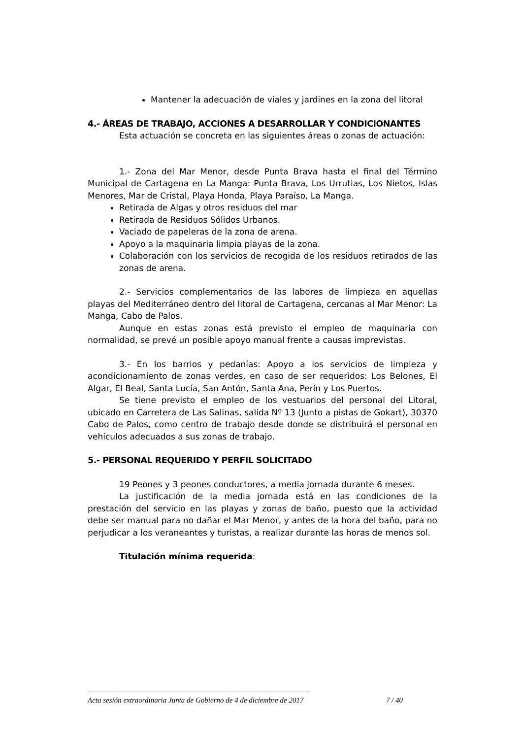Mantener la adecuación de viales y jardines en la zona del litoral
4.- ÁREAS DE TRABAJO, ACCIONES A DESARROLLAR Y CONDICIONANTES
Esta actuación se concreta en las siguientes áreas o zonas de actuación:
1.- Zona del Mar Menor, desde Punta Brava hasta el final del Término Municipal de Cartagena en La Manga: Punta Brava, Los Urrutias, Los Nietos, Islas Menores, Mar de Cristal, Playa Honda, Playa Paraíso, La Manga.
Retirada de Algas y otros residuos del mar
Retirada de Residuos Sólidos Urbanos.
Vaciado de papeleras de la zona de arena.
Apoyo a la maquinaria limpia playas de la zona.
Colaboración con los servicios de recogida de los residuos retirados de las zonas de arena.
2.- Servicios complementarios de las labores de limpieza en aquellas playas del Mediterráneo dentro del litoral de Cartagena, cercanas al Mar Menor: La Manga, Cabo de Palos.
Aunque en estas zonas está previsto el empleo de maquinaria con normalidad, se prevé un posible apoyo manual frente a causas imprevistas.
3.- En los barrios y pedanías: Apoyo a los servicios de limpieza y acondicionamiento de zonas verdes, en caso de ser requeridos: Los Belones, El Algar, El Beal, Santa Lucía, San Antón, Santa Ana, Perín y Los Puertos.
Se tiene previsto el empleo de los vestuarios del personal del Litoral, ubicado en Carretera de Las Salinas, salida Nº 13 (Junto a pistas de Gokart), 30370 Cabo de Palos, como centro de trabajo desde donde se distribuirá el personal en vehículos adecuados a sus zonas de trabajo.
5.- PERSONAL REQUERIDO Y PERFIL SOLICITADO
19 Peones y 3 peones conductores, a media jornada durante 6 meses.
La justificación de la media jornada está en las condiciones de la prestación del servicio en las playas y zonas de baño, puesto que la actividad debe ser manual para no dañar el Mar Menor, y antes de la hora del baño, para no perjudicar a los veraneantes y turistas, a realizar durante las horas de menos sol.
Titulación mínima requerida:
Acta sesión extraordinaria Junta de Gobierno de 4 de diciembre de 2017 7 / 40